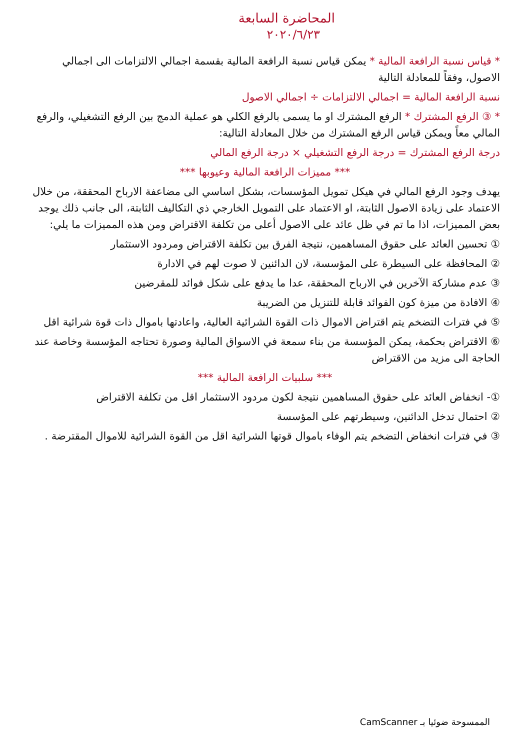المحاضرة السابعة
٢٠٢٠/٦/٢٣
* قياس نسبة الرافعة المالية * يمكن قياس نسبة الرافعة المالية بقسمة اجمالي الالتزامات الى اجمالي الاصول، وفقاً للمعادلة التالية
نسبة الرافعة المالية = اجمالي الالتزامات ÷ اجمالي الاصول
* ③ الرفع المشترك * الرفع المشترك او ما يسمى بالرفع الكلي هو عملية الدمج بين الرفع التشغيلي، والرفع المالي معاً ويمكن قياس الرفع المشترك من خلال المعادلة التالية:
درجة الرفع المشترك = درجة الرفع التشغيلي × درجة الرفع المالي
*** مميزات الرافعة المالية وعيوبها ***
يهدف وجود الرفع المالي في هيكل تمويل المؤسسات، بشكل اساسي الى مضاعفة الارباح المحققة، من خلال الاعتماد على زيادة الاصول الثابتة، او الاعتماد على التمويل الخارجي ذي التكاليف الثابتة، الى جانب ذلك يوجد بعض المميزات، اذا ما تم في ظل عائد على الاصول أعلى من تكلفة الاقتراض ومن هذه المميزات ما يلي:
① تحسين العائد على حقوق المساهمين، نتيجة الفرق بين تكلفة الاقتراض ومردود الاستثمار
② المحافظة على السيطرة على المؤسسة، لان الدائنين لا صوت لهم في الادارة
③ عدم مشاركة الآخرين في الارباح المحققة، عدا ما يدفع على شكل فوائد للمقرضين
④ الافادة من ميزة كون الفوائد قابلة للتنزيل من الضريبة
⑤ في فترات التضخم يتم اقتراض الاموال ذات القوة الشرائية العالية، واعادتها باموال ذات قوة شرائية اقل
⑥ الاقتراض بحكمة، يمكن المؤسسة من بناء سمعة في الاسواق المالية وصورة تحتاجه المؤسسة وخاصة عند الحاجة الى مزيد من الاقتراض
*** سلبيات الرافعة المالية ***
①- انخفاض العائد على حقوق المساهمين نتيجة لكون مردود الاستثمار اقل من تكلفة الاقتراض
② احتمال تدخل الدائنين، وسيطرتهم على المؤسسة
③ في فترات انخفاض التضخم يتم الوفاء باموال قوتها الشرائية اقل من القوة الشرائية للاموال المقترضة .
الممسوحة ضوئيا بـ CamScanner